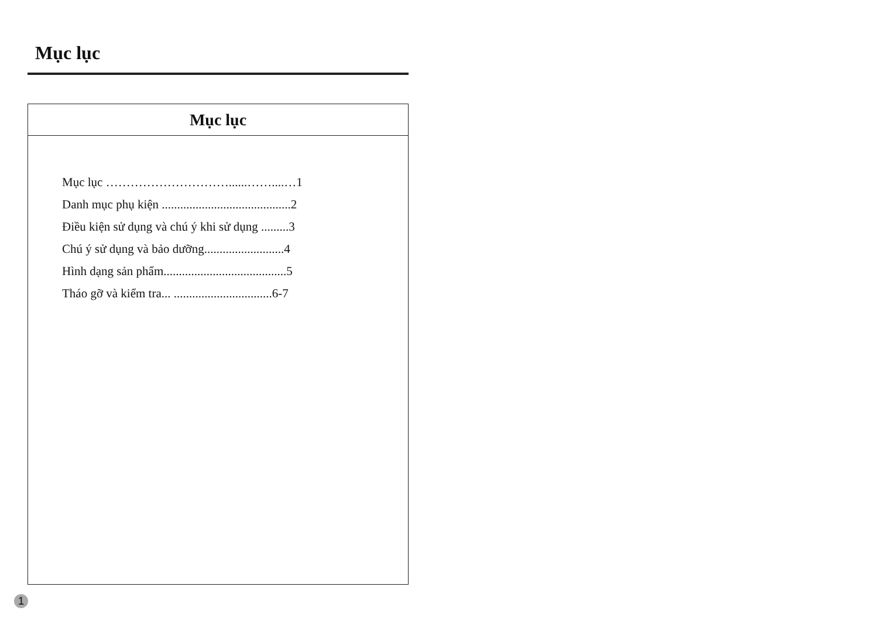Mục lục
Mục lục
Mục lục …………………………......……....…1
Danh mục phụ kiện ..........................................2
Điều kiện sử dụng và chú ý khi sử dụng .........3
Chú ý sử dụng và bảo dưỡng..........................4
Hình dạng sản phẩm........................................5
Tháo gỡ và kiểm tra... ................................6-7
1